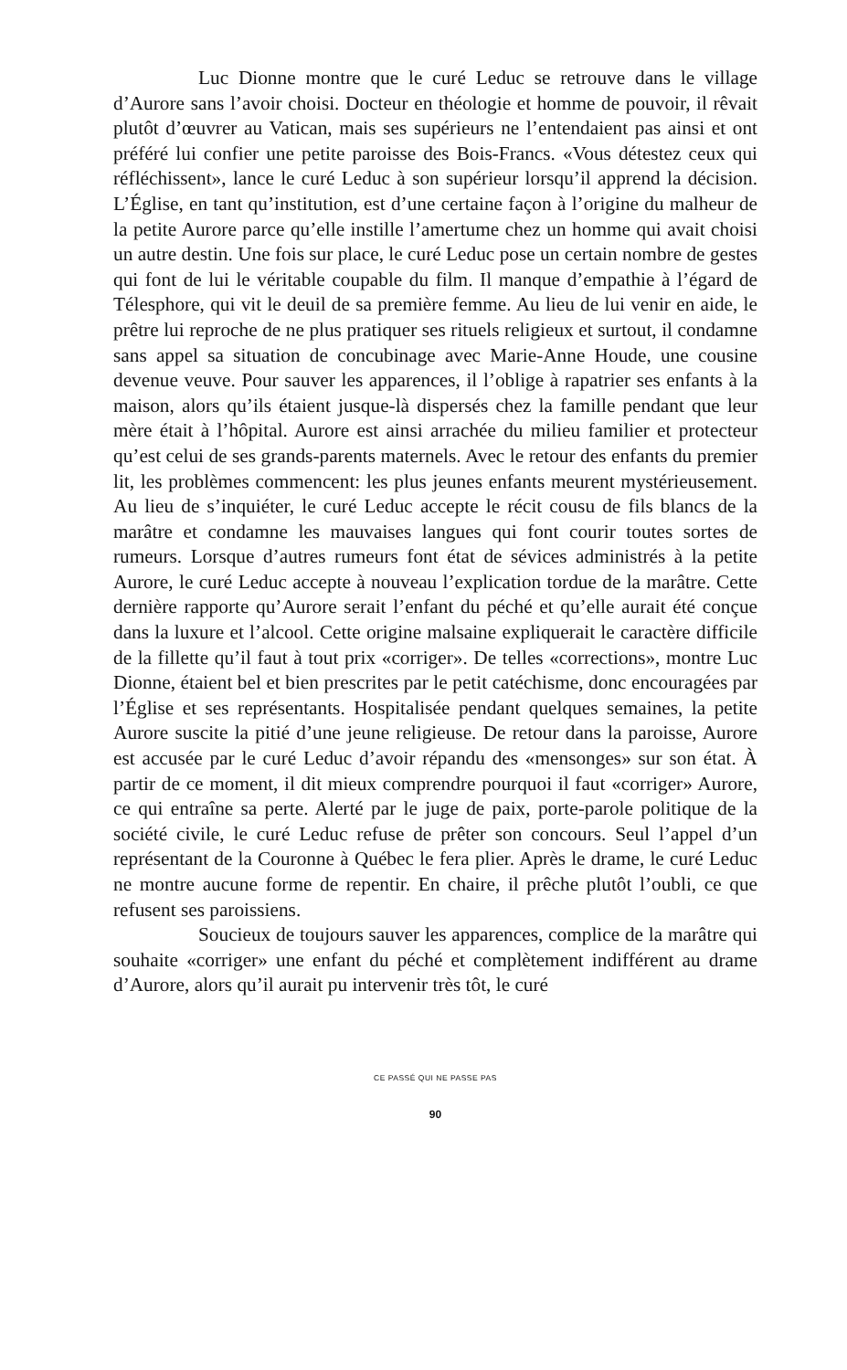Luc Dionne montre que le curé Leduc se retrouve dans le village d’Aurore sans l’avoir choisi. Docteur en théologie et homme de pouvoir, il rêvait plutôt d’œuvrer au Vatican, mais ses supérieurs ne l’entendaient pas ainsi et ont préféré lui confier une petite paroisse des Bois-Francs. «Vous détestez ceux qui réfléchissent», lance le curé Leduc à son supérieur lorsqu’il apprend la décision. L’Église, en tant qu’institution, est d’une certaine façon à l’origine du malheur de la petite Aurore parce qu’elle instille l’amertume chez un homme qui avait choisi un autre destin. Une fois sur place, le curé Leduc pose un certain nombre de gestes qui font de lui le véritable coupable du film. Il manque d’empathie à l’égard de Télesphore, qui vit le deuil de sa première femme. Au lieu de lui venir en aide, le prêtre lui reproche de ne plus pratiquer ses rituels religieux et surtout, il condamne sans appel sa situation de concubinage avec Marie-Anne Houde, une cousine devenue veuve. Pour sauver les apparences, il l’oblige à rapatrier ses enfants à la maison, alors qu’ils étaient jusque-là dispersés chez la famille pendant que leur mère était à l’hôpital. Aurore est ainsi arrachée du milieu familier et protecteur qu’est celui de ses grands-parents maternels. Avec le retour des enfants du premier lit, les problèmes commencent: les plus jeunes enfants meurent mystérieusement. Au lieu de s’inquiéter, le curé Leduc accepte le récit cousu de fils blancs de la marâtre et condamne les mauvaises langues qui font courir toutes sortes de rumeurs. Lorsque d’autres rumeurs font état de sévices administrés à la petite Aurore, le curé Leduc accepte à nouveau l’explication tordue de la marâtre. Cette dernière rapporte qu’Aurore serait l’enfant du péché et qu’elle aurait été conçue dans la luxure et l’alcool. Cette origine malsaine expliquerait le caractère difficile de la fillette qu’il faut à tout prix «corriger». De telles «corrections», montre Luc Dionne, étaient bel et bien prescrites par le petit catéchisme, donc encouragées par l’Église et ses représentants. Hospitalisée pendant quelques semaines, la petite Aurore suscite la pitié d’une jeune religieuse. De retour dans la paroisse, Aurore est accusée par le curé Leduc d’avoir répandu des «mensonges» sur son état. À partir de ce moment, il dit mieux comprendre pourquoi il faut «corriger» Aurore, ce qui entraîne sa perte. Alerté par le juge de paix, porte-parole politique de la société civile, le curé Leduc refuse de prêter son concours. Seul l’appel d’un représentant de la Couronne à Québec le fera plier. Après le drame, le curé Leduc ne montre aucune forme de repentir. En chaire, il prêche plutôt l’oubli, ce que refusent ses paroissiens.
Soucieux de toujours sauver les apparences, complice de la marâtre qui souhaite «corriger» une enfant du péché et complètement indifférent au drame d’Aurore, alors qu’il aurait pu intervenir très tôt, le curé
CE PASSÉ QUI NE PASSE PAS
90